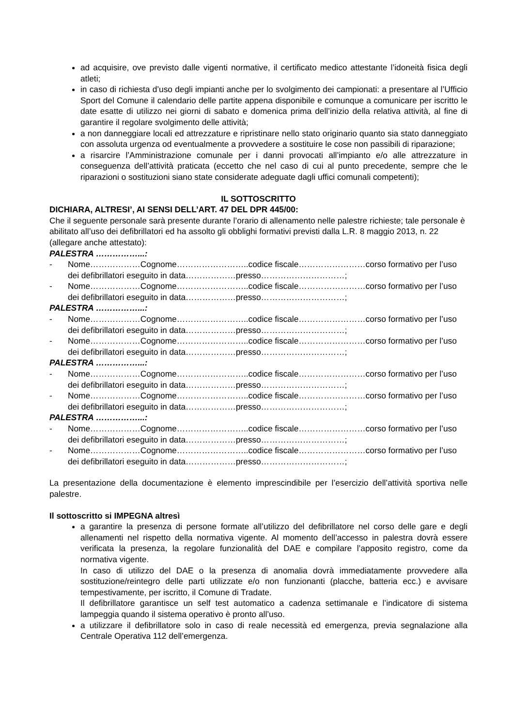ad acquisire, ove previsto dalle vigenti normative, il certificato medico attestante l’idoneità fisica degli atleti;
in caso di richiesta d’uso degli impianti anche per lo svolgimento dei campionati: a presentare al l’Ufficio Sport del Comune il calendario delle partite appena disponibile e comunque a comunicare per iscritto le date esatte di utilizzo nei giorni di sabato e domenica prima dell’inizio della relativa attività, al fine di garantire il regolare svolgimento delle attività;
a non danneggiare locali ed attrezzature e ripristinare nello stato originario quanto sia stato danneggiato con assoluta urgenza od eventualmente a provvedere a sostituire le cose non passibili di riparazione;
a risarcire l’Amministrazione comunale per i danni provocati all’impianto e/o alle attrezzature in conseguenza dell’attività praticata (eccetto che nel caso di cui al punto precedente, sempre che le riparazioni o sostituzioni siano state considerate adeguate dagli uffici comunali competenti);
IL SOTTOSCRITTO
DICHIARA, ALTRESI’, AI SENSI DELL’ART. 47 DEL DPR 445/00:
Che il seguente personale sarà presente durante l’orario di allenamento nelle palestre richieste; tale personale è abilitato all’uso dei defibrillatori ed ha assolto gli obblighi formativi previsti dalla L.R. 8 maggio 2013, n. 22 (allegare anche attestato):
PALESTRA ……………...:
- Nome………………Cognome……………………..codice fiscale……………………corso formativo per l’uso dei defibrillatori eseguito in data………………presso…………………………;
- Nome………………Cognome……………………..codice fiscale……………………corso formativo per l’uso dei defibrillatori eseguito in data………………presso…………………………;
PALESTRA ……………...:
- Nome………………Cognome……………………..codice fiscale……………………corso formativo per l’uso dei defibrillatori eseguito in data………………presso…………………………;
- Nome………………Cognome……………………..codice fiscale……………………corso formativo per l’uso dei defibrillatori eseguito in data………………presso…………………………;
PALESTRA ……………...:
- Nome………………Cognome……………………..codice fiscale……………………corso formativo per l’uso dei defibrillatori eseguito in data………………presso…………………………;
- Nome………………Cognome……………………..codice fiscale……………………corso formativo per l’uso dei defibrillatori eseguito in data………………presso…………………………;
PALESTRA ……………...:
- Nome………………Cognome……………………..codice fiscale……………………corso formativo per l’uso dei defibrillatori eseguito in data………………presso…………………………;
- Nome………………Cognome……………………..codice fiscale……………………corso formativo per l’uso dei defibrillatori eseguito in data………………presso…………………………;
La presentazione della documentazione è elemento imprescindibile per l’esercizio dell’attività sportiva nelle palestre.
Il sottoscritto si IMPEGNA altresì
a garantire la presenza di persone formate all’utilizzo del defibrillatore nel corso delle gare e degli allenamenti nel rispetto della normativa vigente. Al momento dell’accesso in palestra dovrà essere verificata la presenza, la regolare funzionalità del DAE e compilare l’apposito registro, come da normativa vigente.
In caso di utilizzo del DAE o la presenza di anomalia dovrà immediatamente provvedere alla sostituzione/reintegro delle parti utilizzate e/o non funzionanti (placche, batteria ecc.) e avvisare tempestivamente, per iscritto, il Comune di Tradate.
Il defibrillatore garantisce un self test automatico a cadenza settimanale e l’indicatore di sistema lampeggia quando il sistema operativo è pronto all’uso.
a utilizzare il defibrillatore solo in caso di reale necessità ed emergenza, previa segnalazione alla Centrale Operativa 112 dell’emergenza.